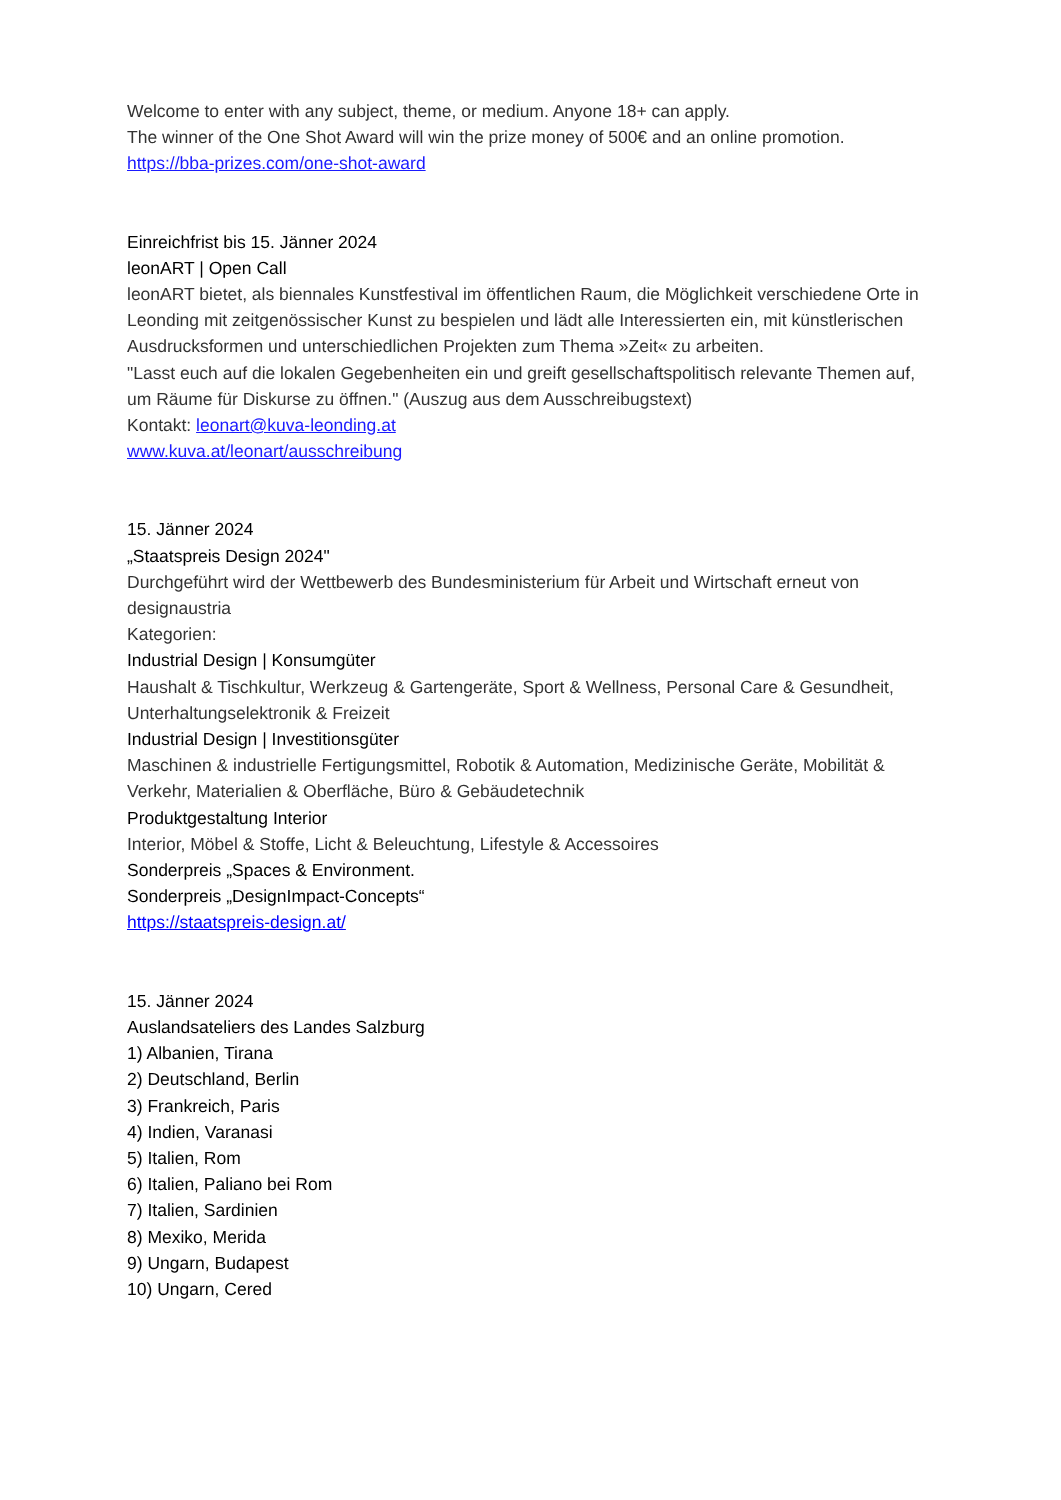Welcome to enter with any subject, theme, or medium. Anyone 18+ can apply.
The winner of the One Shot Award will win the prize money of 500€ and an online promotion.
https://bba-prizes.com/one-shot-award
Einreichfrist bis 15. Jänner 2024
leonART | Open Call
leonART bietet, als biennales Kunstfestival im öffentlichen Raum, die Möglichkeit verschiedene Orte in Leonding mit zeitgenössischer Kunst zu bespielen und lädt alle Interessierten ein, mit künstlerischen Ausdrucksformen und unterschiedlichen Projekten zum Thema »Zeit« zu arbeiten.
"Lasst euch auf die lokalen Gegebenheiten ein und greift gesellschaftspolitisch relevante Themen auf, um Räume für Diskurse zu öffnen." (Auszug aus dem Ausschreibugstext)
Kontakt: leonart@kuva-leonding.at
www.kuva.at/leonart/ausschreibung
15. Jänner 2024
„Staatspreis Design 2024"
Durchgeführt wird der Wettbewerb des Bundesministerium für Arbeit und Wirtschaft erneut von designaustria
Kategorien:
Industrial Design | Konsumgüter
Haushalt & Tischkultur, Werkzeug & Gartengeräte, Sport & Wellness, Personal Care & Gesundheit, Unterhaltungselektronik & Freizeit
Industrial Design | Investitionsgüter
Maschinen & industrielle Fertigungsmittel, Robotik & Automation, Medizinische Geräte, Mobilität & Verkehr, Materialien & Oberfläche, Büro & Gebäudetechnik
Produktgestaltung Interior
Interior, Möbel & Stoffe, Licht & Beleuchtung, Lifestyle & Accessoires
Sonderpreis „Spaces & Environment.
Sonderpreis „DesignImpact-Concepts“
https://staatspreis-design.at/
15. Jänner 2024
Auslandsateliers des Landes Salzburg
1) Albanien, Tirana
2) Deutschland, Berlin
3) Frankreich, Paris
4) Indien, Varanasi
5) Italien, Rom
6) Italien, Paliano bei Rom
7) Italien, Sardinien
8) Mexiko, Merida
9) Ungarn, Budapest
10) Ungarn, Cered